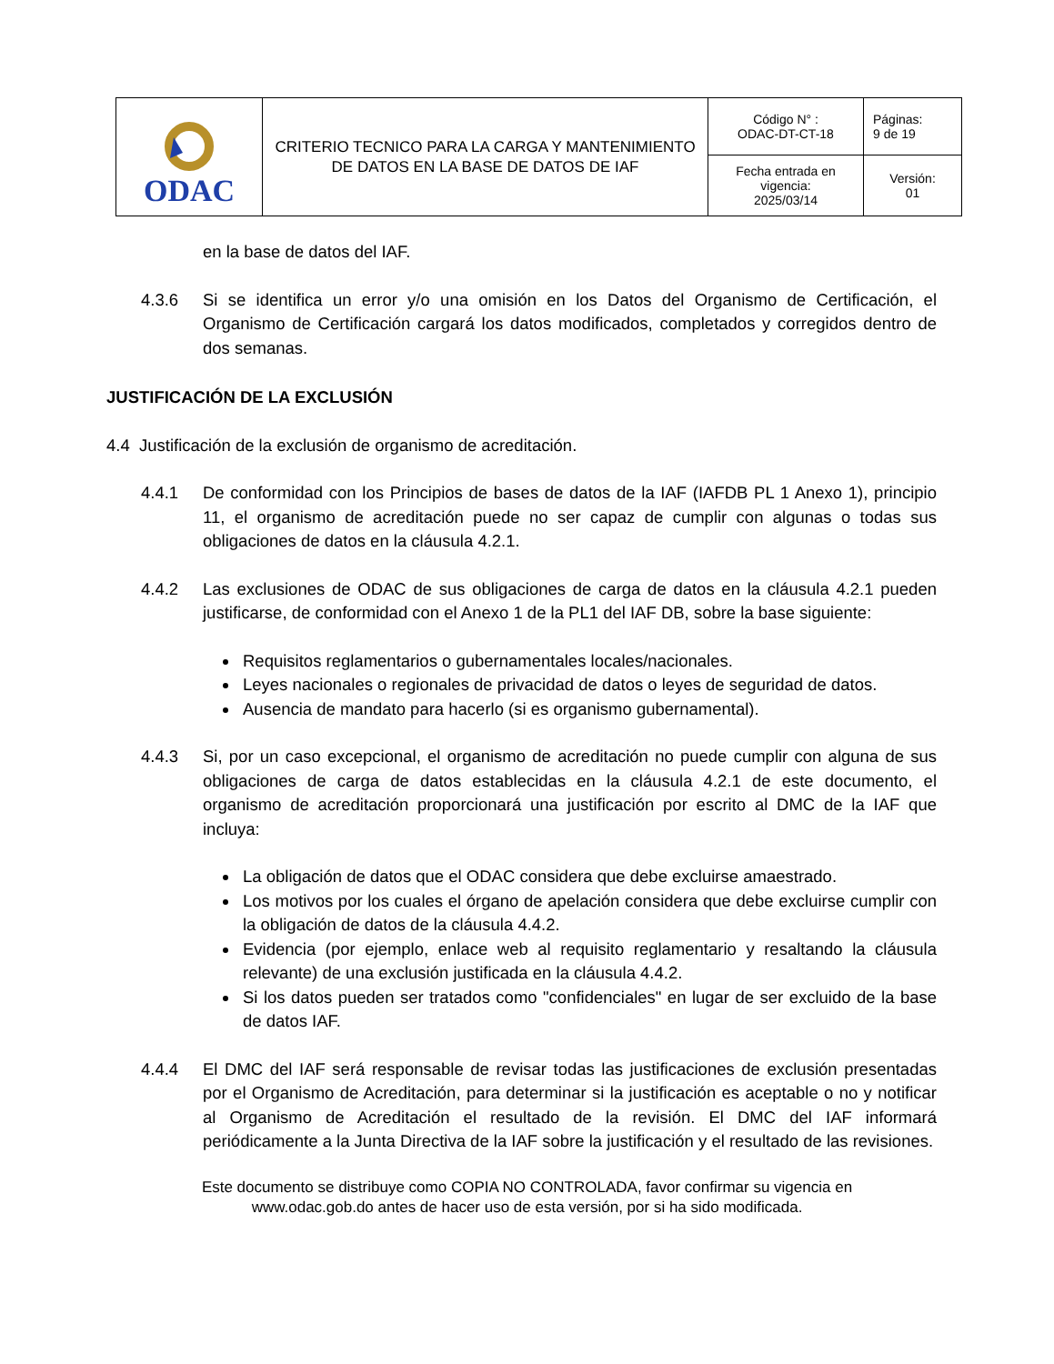| ODAC | CRITERIO TECNICO PARA LA CARGA Y MANTENIMIENTO DE DATOS EN LA BASE DE DATOS DE IAF | Código N° : ODAC-DT-CT-18 | Páginas: 9 de 19 |
| | | Fecha entrada en vigencia: 2025/03/14 | Versión: 01 |
en la base de datos del IAF.
4.3.6 Si se identifica un error y/o una omisión en los Datos del Organismo de Certificación, el Organismo de Certificación cargará los datos modificados, completados y corregidos dentro de dos semanas.
JUSTIFICACIÓN DE LA EXCLUSIÓN
4.4 Justificación de la exclusión de organismo de acreditación.
4.4.1 De conformidad con los Principios de bases de datos de la IAF (IAFDB PL 1 Anexo 1), principio 11, el organismo de acreditación puede no ser capaz de cumplir con algunas o todas sus obligaciones de datos en la cláusula 4.2.1.
4.4.2 Las exclusiones de ODAC de sus obligaciones de carga de datos en la cláusula 4.2.1 pueden justificarse, de conformidad con el Anexo 1 de la PL1 del IAF DB, sobre la base siguiente:
Requisitos reglamentarios o gubernamentales locales/nacionales.
Leyes nacionales o regionales de privacidad de datos o leyes de seguridad de datos.
Ausencia de mandato para hacerlo (si es organismo gubernamental).
4.4.3 Si, por un caso excepcional, el organismo de acreditación no puede cumplir con alguna de sus obligaciones de carga de datos establecidas en la cláusula 4.2.1 de este documento, el organismo de acreditación proporcionará una justificación por escrito al DMC de la IAF que incluya:
La obligación de datos que el ODAC considera que debe excluirse amaestrado.
Los motivos por los cuales el órgano de apelación considera que debe excluirse cumplir con la obligación de datos de la cláusula 4.4.2.
Evidencia (por ejemplo, enlace web al requisito reglamentario y resaltando la cláusula relevante) de una exclusión justificada en la cláusula 4.4.2.
Si los datos pueden ser tratados como "confidenciales" en lugar de ser excluido de la base de datos IAF.
4.4.4 El DMC del IAF será responsable de revisar todas las justificaciones de exclusión presentadas por el Organismo de Acreditación, para determinar si la justificación es aceptable o no y notificar al Organismo de Acreditación el resultado de la revisión. El DMC del IAF informará periódicamente a la Junta Directiva de la IAF sobre la justificación y el resultado de las revisiones.
Este documento se distribuye como COPIA NO CONTROLADA, favor confirmar su vigencia en
www.odac.gob.do antes de hacer uso de esta versión, por si ha sido modificada.